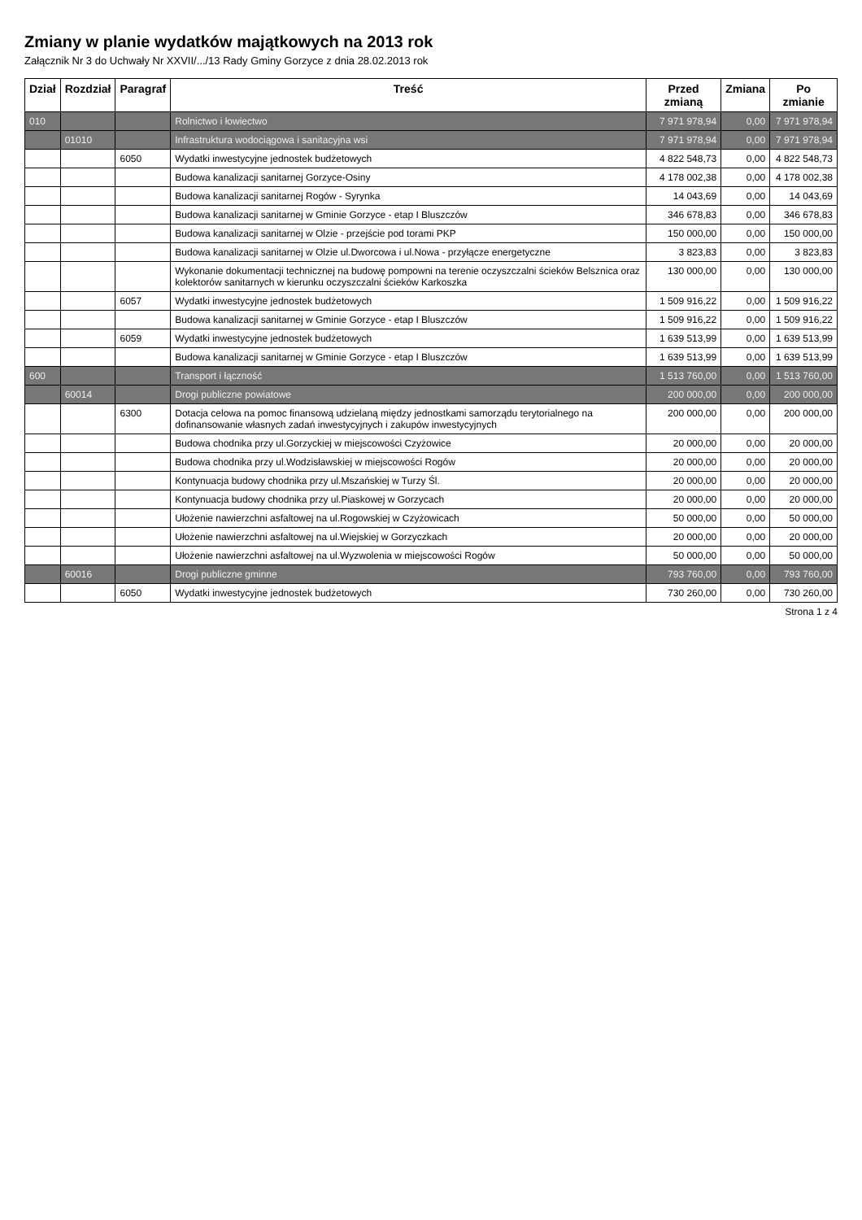Zmiany w planie wydatków majątkowych na 2013 rok
Załącznik Nr 3 do Uchwały Nr XXVII/.../13 Rady Gminy Gorzyce z dnia 28.02.2013 rok
| Dział | Rozdział | Paragraf | Treść | Przed zmianą | Zmiana | Po zmianie |
| --- | --- | --- | --- | --- | --- | --- |
| 010 | | | Rolnictwo i łowiectwo | 7 971 978,94 | 0,00 | 7 971 978,94 |
| | 01010 | | Infrastruktura wodociągowa i sanitacyjna wsi | 7 971 978,94 | 0,00 | 7 971 978,94 |
| | | 6050 | Wydatki inwestycyjne jednostek budżetowych | 4 822 548,73 | 0,00 | 4 822 548,73 |
| | | | Budowa kanalizacji sanitarnej Gorzyce-Osiny | 4 178 002,38 | 0,00 | 4 178 002,38 |
| | | | Budowa kanalizacji sanitarnej Rogów - Syrynka | 14 043,69 | 0,00 | 14 043,69 |
| | | | Budowa kanalizacji sanitarnej w Gminie Gorzyce - etap I Bluszczów | 346 678,83 | 0,00 | 346 678,83 |
| | | | Budowa kanalizacji sanitarnej w Olzie - przejście pod torami PKP | 150 000,00 | 0,00 | 150 000,00 |
| | | | Budowa kanalizacji sanitarnej w Olzie ul.Dworcowa i ul.Nowa - przyłącze energetyczne | 3 823,83 | 0,00 | 3 823,83 |
| | | | Wykonanie dokumentacji technicznej na budowę pompowni na terenie oczyszczalni ścieków Belsznica oraz kolektorów sanitarnych w kierunku oczyszczalni ścieków Karkoszka | 130 000,00 | 0,00 | 130 000,00 |
| | | 6057 | Wydatki inwestycyjne jednostek budżetowych | 1 509 916,22 | 0,00 | 1 509 916,22 |
| | | | Budowa kanalizacji sanitarnej w Gminie Gorzyce - etap I Bluszczów | 1 509 916,22 | 0,00 | 1 509 916,22 |
| | | 6059 | Wydatki inwestycyjne jednostek budżetowych | 1 639 513,99 | 0,00 | 1 639 513,99 |
| | | | Budowa kanalizacji sanitarnej w Gminie Gorzyce - etap I Bluszczów | 1 639 513,99 | 0,00 | 1 639 513,99 |
| 600 | | | Transport i łączność | 1 513 760,00 | 0,00 | 1 513 760,00 |
| | 60014 | | Drogi publiczne powiatowe | 200 000,00 | 0,00 | 200 000,00 |
| | | 6300 | Dotacja celowa na pomoc finansową udzielaną między jednostkami samorządu terytorialnego na dofinansowanie własnych zadań inwestycyjnych i zakupów inwestycyjnych | 200 000,00 | 0,00 | 200 000,00 |
| | | | Budowa chodnika przy ul.Gorzyckiej w miejscowości Czyżowice | 20 000,00 | 0,00 | 20 000,00 |
| | | | Budowa chodnika przy ul.Wodzisławskiej w miejscowości Rogów | 20 000,00 | 0,00 | 20 000,00 |
| | | | Kontynuacja budowy chodnika przy ul.Mszańskiej w Turzy Śl. | 20 000,00 | 0,00 | 20 000,00 |
| | | | Kontynuacja budowy chodnika przy ul.Piaskowej w Gorzycach | 20 000,00 | 0,00 | 20 000,00 |
| | | | Ułożenie nawierzchni asfaltowej na ul.Rogowskiej w Czyżowicach | 50 000,00 | 0,00 | 50 000,00 |
| | | | Ułożenie nawierzchni asfaltowej na ul.Wiejskiej w Gorzyczkach | 20 000,00 | 0,00 | 20 000,00 |
| | | | Ułożenie nawierzchni asfaltowej na ul.Wyzwolenia w miejscowości Rogów | 50 000,00 | 0,00 | 50 000,00 |
| | 60016 | | Drogi publiczne gminne | 793 760,00 | 0,00 | 793 760,00 |
| | | 6050 | Wydatki inwestycyjne jednostek budżetowych | 730 260,00 | 0,00 | 730 260,00 |
Strona 1 z 4